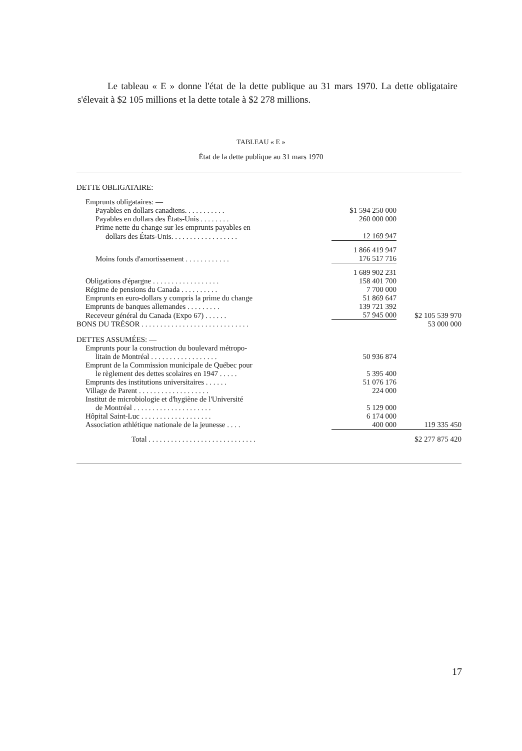Le tableau « E » donne l'état de la dette publique au 31 mars 1970. La dette obligataire s'élevait à $2 105 millions et la dette totale à $2 278 millions.
TABLEAU « E »
État de la dette publique au 31 mars 1970
| DETTE OBLIGATAIRE: | | |
| Emprunts obligataires: — | | |
| Payables en dollars canadiens. . . . . . . . . . . | $1 594 250 000 | |
| Payables en dollars des États-Unis . . . . . . . . | 260 000 000 | |
| Prime nette du change sur les emprunts payables en | | |
| dollars des États-Unis. . . . . . . . . . . . . . . . . . | 12 169 947 | |
| | 1 866 419 947 | |
| Moins fonds d'amortissement . . . . . . . . . . . . | 176 517 716 | |
| | 1 689 902 231 | |
| Obligations d'épargne . . . . . . . . . . . . . . . . . . | 158 401 700 | |
| Régime de pensions du Canada . . . . . . . . . . | 7 700 000 | |
| Emprunts en euro-dollars y compris la prime du change | 51 869 647 | |
| Emprunts de banques allemandes . . . . . . . . . | 139 721 392 | |
| Receveur général du Canada (Expo 67) . . . . . . | 57 945 000 | $2 105 539 970 |
| BONS DU TRÉSOR . . . . . . . . . . . . . . . . . . . . . . . . . . . . . | | 53 000 000 |
| DETTES ASSUMÉES: — | | |
| Emprunts pour la construction du boulevard métropo- | | |
| litain de Montréal . . . . . . . . . . . . . . . . . . | 50 936 874 | |
| Emprunt de la Commission municipale de Québec pour | | |
| le règlement des dettes scolaires en 1947 . . . . . | 5 395 400 | |
| Emprunts des institutions universitaires . . . . . . | 51 076 176 | |
| Village de Parent . . . . . . . . . . . . . . . . . . . | 224 000 | |
| Institut de microbiologie et d'hygiène de l'Université | | |
| de Montréal . . . . . . . . . . . . . . . . . . . . . | 5 129 000 | |
| Hôpital Saint-Luc . . . . . . . . . . . . . . . . . . . | 6 174 000 | |
| Association athlétique nationale de la jeunesse . . . . | 400 000 | 119 335 450 |
| Total . . . . . . . . . . . . . . . . . . . . . . . . . . . . . | | $2 277 875 420 |
17